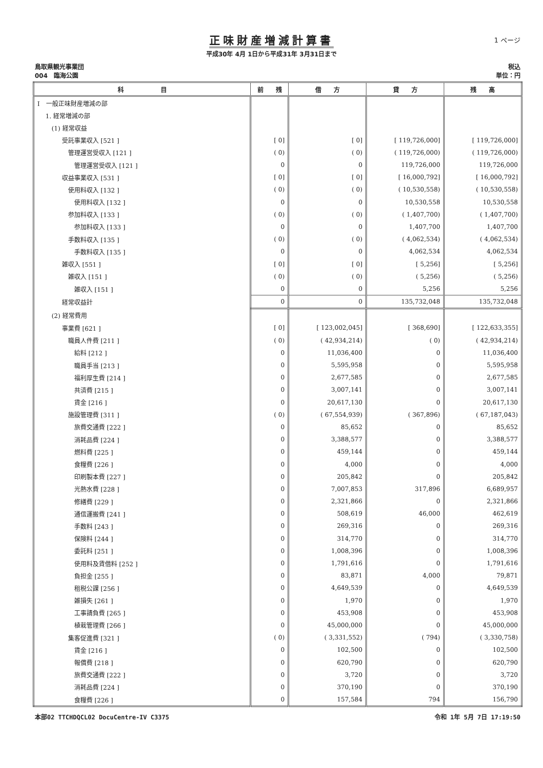1 ページ
正味財産増減計算書
平成30年 4月 1日から平成31年 3月31日まで
鳥取県観光事業団
004　臨海公園
税込
単位：円
| 科 目 | 前 残 | 借 方 | 貸 方 | 残 高 |
| --- | --- | --- | --- | --- |
| Ⅰ 一般正味財産増減の部 | | | | |
| 1. 経常増減の部 | | | | |
| (1) 経常収益 | | | | |
| 受託事業収入 [521 ] | [ 0] | [ 0] | [ 119,726,000] | [ 119,726,000] |
| 管理運営受収入 [121 ] | ( 0) | ( 0) | ( 119,726,000) | ( 119,726,000) |
| 管理運営受収入 [121 ] | 0 | 0 | 119,726,000 | 119,726,000 |
| 収益事業収入 [531 ] | [ 0] | [ 0] | [ 16,000,792] | [ 16,000,792] |
| 使用料収入 [132 ] | ( 0) | ( 0) | ( 10,530,558) | ( 10,530,558) |
| 使用料収入 [132 ] | 0 | 0 | 10,530,558 | 10,530,558 |
| 参加料収入 [133 ] | ( 0) | ( 0) | ( 1,407,700) | ( 1,407,700) |
| 参加料収入 [133 ] | 0 | 0 | 1,407,700 | 1,407,700 |
| 手数料収入 [135 ] | ( 0) | ( 0) | ( 4,062,534) | ( 4,062,534) |
| 手数料収入 [135 ] | 0 | 0 | 4,062,534 | 4,062,534 |
| 雑収入 [551 ] | [ 0] | [ 0] | [ 5,256] | [ 5,256] |
| 雑収入 [151 ] | ( 0) | ( 0) | ( 5,256) | ( 5,256) |
| 雑収入 [151 ] | 0 | 0 | 5,256 | 5,256 |
| 経常収益計 | 0 | 0 | 135,732,048 | 135,732,048 |
| (2) 経常費用 | | | | |
| 事業費 [621 ] | [ 0] | [ 123,002,045] | [ 368,690] | [ 122,633,355] |
| 職員人件費 [211 ] | ( 0) | ( 42,934,214) | ( 0) | ( 42,934,214) |
| 給料 [212 ] | 0 | 11,036,400 | 0 | 11,036,400 |
| 職員手当 [213 ] | 0 | 5,595,958 | 0 | 5,595,958 |
| 福利厚生費 [214 ] | 0 | 2,677,585 | 0 | 2,677,585 |
| 共済費 [215 ] | 0 | 3,007,141 | 0 | 3,007,141 |
| 賃金 [216 ] | 0 | 20,617,130 | 0 | 20,617,130 |
| 施設管理費 [311 ] | ( 0) | ( 67,554,939) | ( 367,896) | ( 67,187,043) |
| 旅費交通費 [222 ] | 0 | 85,652 | 0 | 85,652 |
| 消耗品費 [224 ] | 0 | 3,388,577 | 0 | 3,388,577 |
| 燃料費 [225 ] | 0 | 459,144 | 0 | 459,144 |
| 食糧費 [226 ] | 0 | 4,000 | 0 | 4,000 |
| 印刷製本費 [227 ] | 0 | 205,842 | 0 | 205,842 |
| 光熱水費 [228 ] | 0 | 7,007,853 | 317,896 | 6,689,957 |
| 修繕費 [229 ] | 0 | 2,321,866 | 0 | 2,321,866 |
| 通信運搬費 [241 ] | 0 | 508,619 | 46,000 | 462,619 |
| 手数料 [243 ] | 0 | 269,316 | 0 | 269,316 |
| 保険料 [244 ] | 0 | 314,770 | 0 | 314,770 |
| 委託料 [251 ] | 0 | 1,008,396 | 0 | 1,008,396 |
| 使用料及賃借料 [252 ] | 0 | 1,791,616 | 0 | 1,791,616 |
| 負担金 [255 ] | 0 | 83,871 | 4,000 | 79,871 |
| 租税公課 [256 ] | 0 | 4,649,539 | 0 | 4,649,539 |
| 雑損失 [261 ] | 0 | 1,970 | 0 | 1,970 |
| 工事請負費 [265 ] | 0 | 453,908 | 0 | 453,908 |
| 植栽管理費 [266 ] | 0 | 45,000,000 | 0 | 45,000,000 |
| 集客促進費 [321 ] | ( 0) | ( 3,331,552) | ( 794) | ( 3,330,758) |
| 賃金 [216 ] | 0 | 102,500 | 0 | 102,500 |
| 報償費 [218 ] | 0 | 620,790 | 0 | 620,790 |
| 旅費交通費 [222 ] | 0 | 3,720 | 0 | 3,720 |
| 消耗品費 [224 ] | 0 | 370,190 | 0 | 370,190 |
| 食糧費 [226 ] | 0 | 157,584 | 794 | 156,790 |
本部02 TTCHDQCL02 DocuCentre-IV C3375
令和 1年 5月 7日 17:19:50